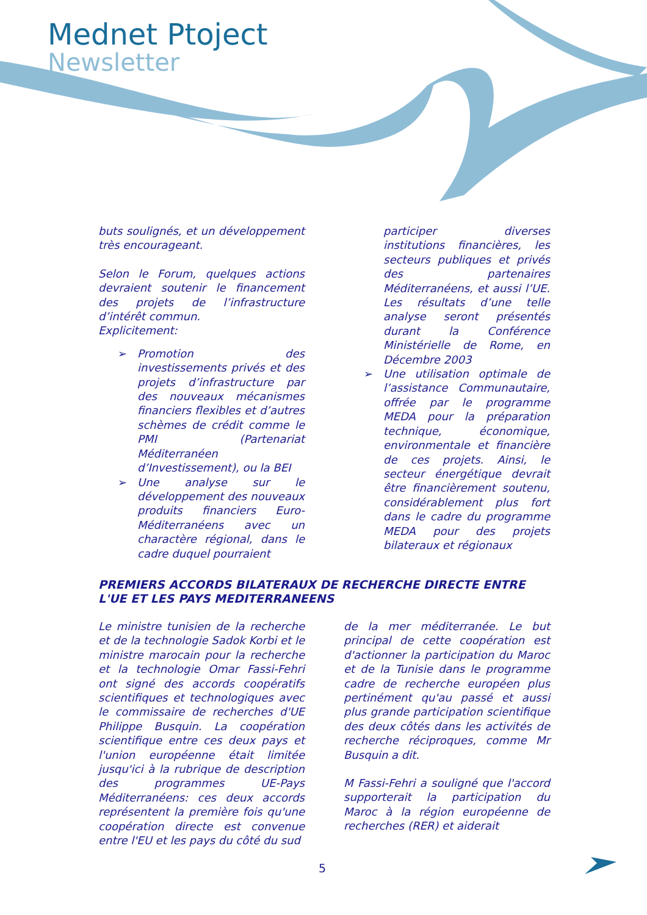Mednet Ptoject
Newsletter
buts soulignés, et un développement très encourageant.
Selon le Forum, quelques actions devraient soutenir le financement des projets de l’infrastructure d’intérêt commun.
Explicitement:
➢ Promotion des investissements privés et des projets d’infrastructure par des nouveaux mécanismes financiers flexibles et d’autres schèmes de crédit comme le PMI (Partenariat Méditerranéen d’Investissement), ou la BEI
➢ Une analyse sur le développement des nouveaux produits financiers Euro-Méditerranéens avec un charactère régional, dans le cadre duquel pourraient
participer diverses institutions financières, les secteurs publiques et privés des partenaires Méditerranéens, et aussi l’UE. Les résultats d’une telle analyse seront présentés durant la Conférence Ministérielle de Rome, en Décembre 2003
➢ Une utilisation optimale de l’assistance Communautaire, offrée par le programme MEDA pour la préparation technique, économique, environmentale et financière de ces projets. Ainsi, le secteur énergétique devrait être financièrement soutenu, considérablement plus fort dans le cadre du programme MEDA pour des projets bilateraux et régionaux
PREMIERS ACCORDS BILATERAUX DE RECHERCHE DIRECTE ENTRE L'UE ET LES PAYS MEDITERRANEENS
Le ministre tunisien de la recherche et de la technologie Sadok Korbi et le ministre marocain pour la recherche et la technologie Omar Fassi-Fehri ont signé des accords coopératifs scientifiques et technologiques avec le commissaire de recherches d'UE Philippe Busquin. La coopération scientifique entre ces deux pays et l'union européenne était limitée jusqu'ici à la rubrique de description des programmes UE-Pays Méditerranéens: ces deux accords représentent la première fois qu'une coopération directe est convenue entre l'EU et les pays du côté du sud
de la mer méditerranée. Le but principal de cette coopération est d'actionner la participation du Maroc et de la Tunisie dans le programme cadre de recherche européen plus pertinément qu'au passé et aussi plus grande participation scientifique des deux côtés dans les activités de recherche réciproques, comme Mr Busquin a dit.
M Fassi-Fehri a souligné que l'accord supporterait la participation du Maroc à la région européenne de recherches (RER) et aiderait
5